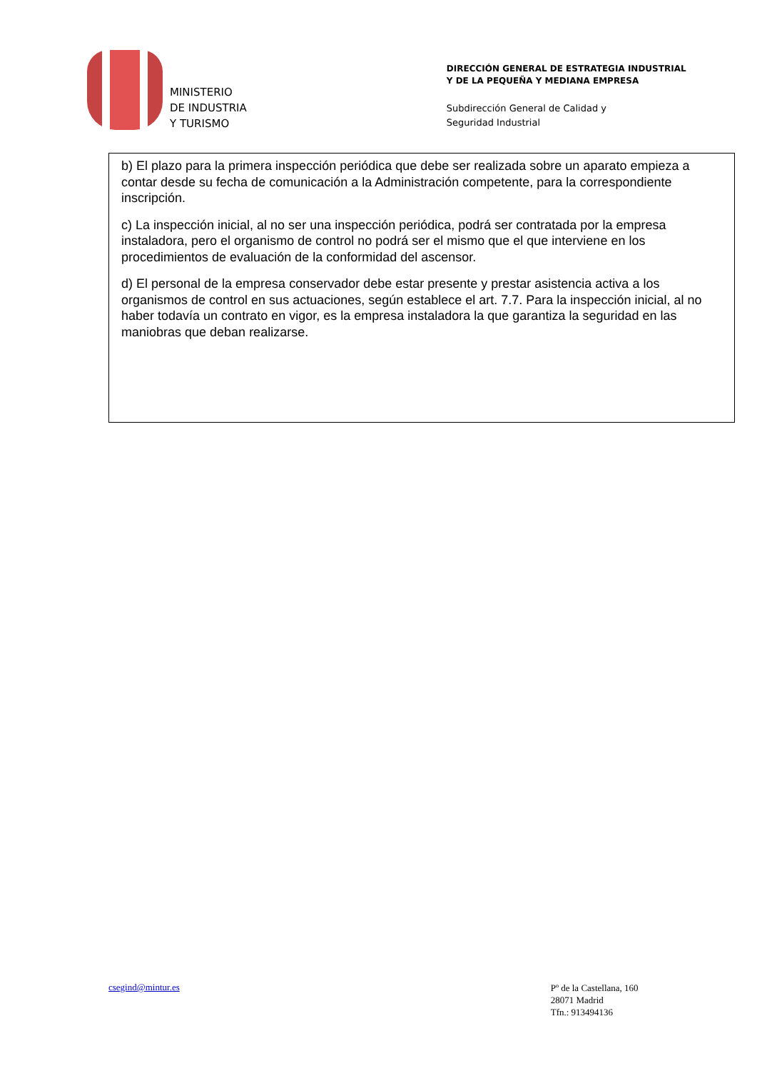MINISTERIO
DE INDUSTRIA
Y TURISMO
DIRECCIÓN GENERAL DE ESTRATEGIA INDUSTRIAL
Y DE LA PEQUEÑA Y MEDIANA EMPRESA
Subdirección General de Calidad y
Seguridad Industrial
b) El plazo para la primera inspección periódica que debe ser realizada sobre un aparato empieza a contar desde su fecha de comunicación a la Administración competente, para la correspondiente inscripción.
c) La inspección inicial, al no ser una inspección periódica, podrá ser contratada por la empresa instaladora, pero el organismo de control no podrá ser el mismo que el que interviene en los procedimientos de evaluación de la conformidad del ascensor.
d) El personal de la empresa conservador debe estar presente y prestar asistencia activa a los organismos de control en sus actuaciones, según establece el art. 7.7. Para la inspección inicial, al no haber todavía un contrato en vigor, es la empresa instaladora la que garantiza la seguridad en las maniobras que deban realizarse.
csegind@mintur.es
Pº de la Castellana, 160
28071 Madrid
Tfn.: 913494136